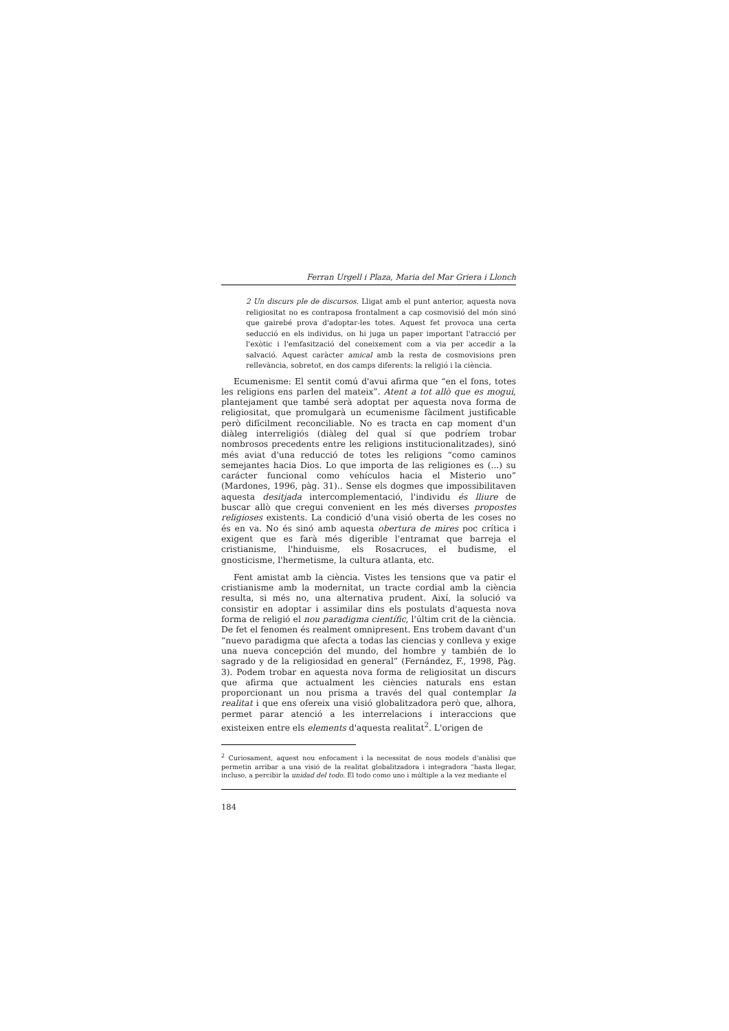Ferran Urgell i Plaza, Maria del Mar Griera i Llonch
2 Un discurs ple de discursos. Lligat amb el punt anterior, aquesta nova religiositat no es contraposa frontalment a cap cosmovisió del món sinó que gairebé prova d'adoptar-les totes. Aquest fet provoca una certa seducció en els individus, on hi juga un paper important l'atracció per l'exòtic i l'emfasització del coneixement com a via per accedir a la salvació. Aquest caràcter amical amb la resta de cosmovisions pren rellevància, sobretot, en dos camps diferents: la religió i la ciència.
Ecumenisme: El sentit comú d'avui afirma que “en el fons, totes les religions ens parlen del mateix”. Atent a tot allò que es mogui, plantejament que també serà adoptat per aquesta nova forma de religiositat, que promulgarà un ecumenisme fàcilment justificable però difícilment reconciliable. No es tracta en cap moment d'un diàleg interreligiós (diàleg del qual sí que podríem trobar nombrosos precedents entre les religions institucionalitzades), sinó més aviat d'una reducció de totes les religions “como caminos semejantes hacia Dios. Lo que importa de las religiones es (...) su carácter funcional como vehículos hacia el Misterio uno” (Mardones, 1996, pàg. 31).. Sense els dogmes que impossibilitaven aquesta desitjada intercomplementació, l'individu és lliure de buscar allò que cregui convenient en les més diverses propostes religioses existents. La condició d'una visió oberta de les coses no és en va. No és sinó amb aquesta obertura de mires poc crítica i exigent que es farà més digerible l'entramat que barreja el cristianisme, l'hinduisme, els Rosacruces, el budisme, el gnosticisme, l'hermetisme, la cultura atlanta, etc.
Fent amistat amb la ciència. Vistes les tensions que va patir el cristianisme amb la modernitat, un tracte cordial amb la ciència resulta, si més no, una alternativa prudent. Així, la solució va consistir en adoptar i assimilar dins els postulats d'aquesta nova forma de religió el nou paradigma científic, l'últim crit de la ciència. De fet el fenomen és realment omnipresent. Ens trobem davant d'un “nuevo paradigma que afecta a todas las ciencias y conlleva y exige una nueva concepción del mundo, del hombre y también de lo sagrado y de la religiosidad en general” (Fernández, F., 1998, Pàg. 3). Podem trobar en aquesta nova forma de religiositat un discurs que afirma que actualment les ciències naturals ens estan proporcionant un nou prisma a través del qual contemplar la realitat i que ens ofereix una visió globalitzadora però que, alhora, permet parar atenció a les interrelacions i interaccions que existeixen entre els elements d'aquesta realitat<sup>2</sup>. L'origen de
<sup>2</sup> Curiosament, aquest nou enfocament i la necessitat de nous models d'anàlisi que permetin arribar a una visió de la realitat globalitzadora i integradora “hasta llegar, incluso, a percibir la unidad del todo. El todo como uno i múltiple a la vez mediante el
184